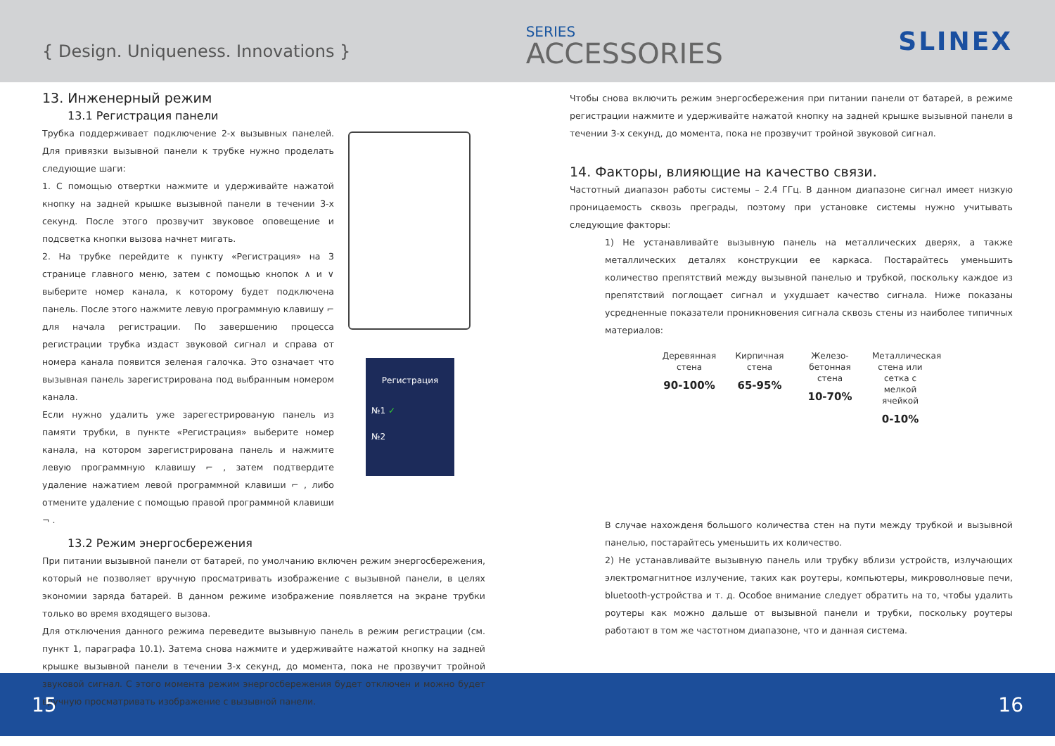{ Design. Uniqueness. Innovations }
SERIES
ACCESSORIES
SLINEX
13. Инженерный режим
13.1 Регистрация панели
Трубка поддерживает подключение 2-х вызывных панелей. Для привязки вызывной панели к трубке нужно проделать следующие шаги:
1. С помощью отвертки нажмите и удерживайте нажатой кнопку на задней крышке вызывной панели в течении 3-х секунд. После этого прозвучит звуковое оповещение и подсветка кнопки вызова начнет мигать.
2. На трубке перейдите к пункту «Регистрация» на 3 странице главного меню, затем с помощью кнопок ∧ и ∨ выберите номер канала, к которому будет подключена панель. После этого нажмите левую программную клавишу ⌐ для начала регистрации. По завершению процесса регистрации трубка издаст звуковой сигнал и справа от номера канала появится зеленая галочка. Это означает что вызывная панель зарегистрирована под выбранным номером канала.
Если нужно удалить уже зарегестрированую панель из памяти трубки, в пункте «Регистрация» выберите номер канала, на котором зарегистрирована панель и нажмите левую программную клавишу ⌐ , затем подтвердите удаление нажатием левой программной клавиши ⌐ , либо отмените удаление с помощью правой программной клавиши ¬ .
Регистрация
№1 ✓
№2
13.2 Режим энергосбережения
При питании вызывной панели от батарей, по умолчанию включен режим энергосбережения, который не позволяет вручную просматривать изображение с вызывной панели, в целях экономии заряда батарей. В данном режиме изображение появляется на экране трубки только во время входящего вызова.
Для отключения данного режима переведите вызывную панель в режим регистрации (см. пункт 1, параграфа 10.1). Затема снова нажмите и удерживайте нажатой кнопку на задней крышке вызывной панели в течении 3-х секунд, до момента, пока не прозвучит тройной звуковой сигнал. С этого момента режим энергосбережения будет отключен и можно будет вручную просматривать изображение с вызывной панели.
Чтобы снова включить режим энергосбережения при питании панели от батарей, в режиме регистрации нажмите и удерживайте нажатой кнопку на задней крышке вызывной панели в течении 3-х секунд, до момента, пока не прозвучит тройной звуковой сигнал.
14. Факторы, влияющие на качество связи.
Частотный диапазон работы системы – 2.4 ГГц. В данном диапазоне сигнал имеет низкую проницаемость сквозь преграды, поэтому при установке системы нужно учитывать следующие факторы:
1) Не устанавливайте вызывную панель на металлических дверях, а также металлических деталях конструкции ее каркаса. Постарайтесь уменьшить количество препятствий между вызывной панелью и трубкой, поскольку каждое из препятствий поглощает сигнал и ухудшает качество сигнала. Ниже показаны усредненные показатели проникновения сигнала сквозь стены из наиболее типичных материалов:
Деревянная стена
90-100%
Кирпичная стена
65-95%
Железо-бетонная стена
10-70%
Металлическая стена или сетка с мелкой ячейкой
0-10%
В случае нахожденя большого количества стен на пути между трубкой и вызывной панелью, постарайтесь уменьшить их количество.
2) Не устанавливайте вызывную панель или трубку вблизи устройств, излучающих электромагнитное излучение, таких как роутеры, компьютеры, микроволновые печи, bluetooth-устройства и т. д. Особое внимание следует обратить на то, чтобы удалить роутеры как можно дальше от вызывной панели и трубки, поскольку роутеры работают в том же частотном диапазоне, что и данная система.
15 16